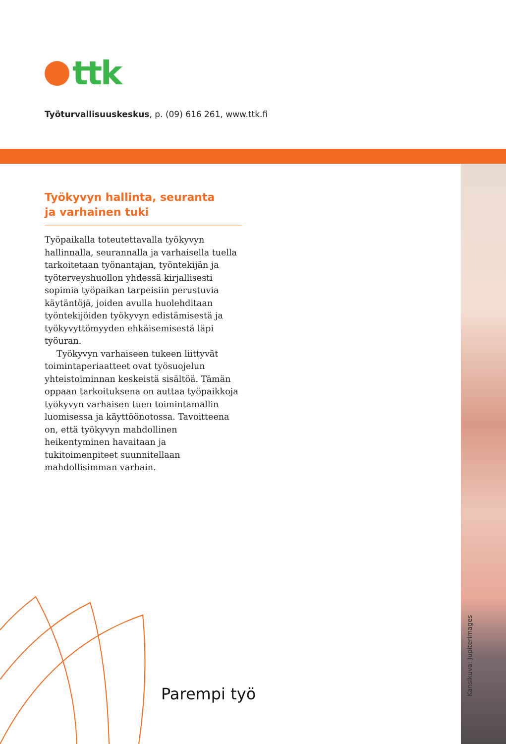ttk
Työturvallisuuskeskus, p. (09) 616 261, www.ttk.fi
Kansikuva: Jupiterimages
Työkyvyn hallinta, seuranta
ja varhainen tuki
Työpaikalla toteutettavalla työkyvyn hallinnalla, seurannalla ja varhaisella tuella tarkoitetaan työnantajan, työntekijän ja työterveyshuollon yhdessä kirjallisesti sopimia työpaikan tarpeisiin perustuvia käytäntöjä, joiden avulla huolehditaan työntekijöiden työkyvyn edistämisestä ja työkyvyttömyyden ehkäisemisestä läpi työuran.
Työkyvyn varhaiseen tukeen liittyvät toimintaperiaatteet ovat työsuojelun yhteistoiminnan keskeistä sisältöä. Tämän oppaan tarkoituksena on auttaa työpaikkoja työkyvyn varhaisen tuen toimintamallin luomisessa ja käyttöönotossa. Tavoitteena on, että työkyvyn mahdollinen heikentyminen havaitaan ja tukitoimenpiteet suunnitellaan mahdollisimman varhain.
Parempi työ